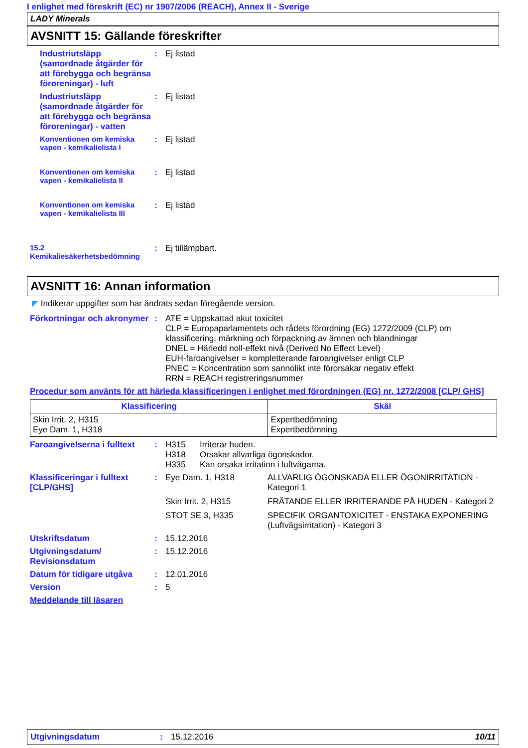I enlighet med föreskrift (EC) nr 1907/2006 (REACH), Annex II - Sverige
LADY Minerals
AVSNITT 15: Gällande föreskrifter
Industriutsläpp (samordnade åtgärder för att förebygga och begränsa föroreningar) - luft
: Ej listad
Industriutsläpp (samordnade åtgärder för att förebygga och begränsa föroreningar) - vatten
: Ej listad
Konventionen om kemiska vapen - kemikalielista I
: Ej listad
Konventionen om kemiska vapen - kemikalielista II
: Ej listad
Konventionen om kemiska vapen - kemikalielista III
: Ej listad
15.2 Kemikaliesäkerhetsbedömning
: Ej tillämpbart.
AVSNITT 16: Annan information
◤ Indikerar uppgifter som har ändrats sedan föregående version.
Förkortningar och akronymer
: ATE = Uppskattad akut toxicitet
CLP = Europaparlamentets och rådets förordning (EG) 1272/2009 (CLP) om klassificering, märkning och förpackning av ämnen och blandningar
DNEL = Härledd noll-effekt nivå (Derived No Effect Level)
EUH-faroangivelser = kompletterande faroangivelser enligt CLP
PNEC = Koncentration som sannolikt inte förorsakar negativ effekt
RRN = REACH registreringsnummer
Procedur som använts för att härleda klassificeringen i enlighet med förordningen (EG) nr. 1272/2008 [CLP/ GHS]
| Klassificering | Skäl |
| --- | --- |
| Skin Irrit. 2, H315 Eye Dam. 1, H318 | Expertbedömning Expertbedömning |
Faroangivelserna i fulltext
: H315 Irriterar huden.
H318 Orsakar allvarliga ögonskador.
H335 Kan orsaka irritation i luftvägarna.
Klassificeringar i fulltext [CLP/GHS]
:
| Eye Dam. 1, H318 | ALLVARLIG ÖGONSKADA ELLER ÖGONIRRITATION - Kategori 1 |
| Skin Irrit. 2, H315 | FRÄTANDE ELLER IRRITERANDE PÅ HUDEN - Kategori 2 |
| STOT SE 3, H335 | SPECIFIK ORGANTOXICITET - ENSTAKA EXPONERING (Luftvägsirritation) - Kategori 3 |
Utskriftsdatum : 15.12.2016
Utgivningsdatum/ Revisionsdatum
: 15.12.2016
Datum för tidigare utgåva
: 12.01.2016
Version : 5
Meddelande till läsaren
Utgivningsdatum : 15.12.2016 10/11